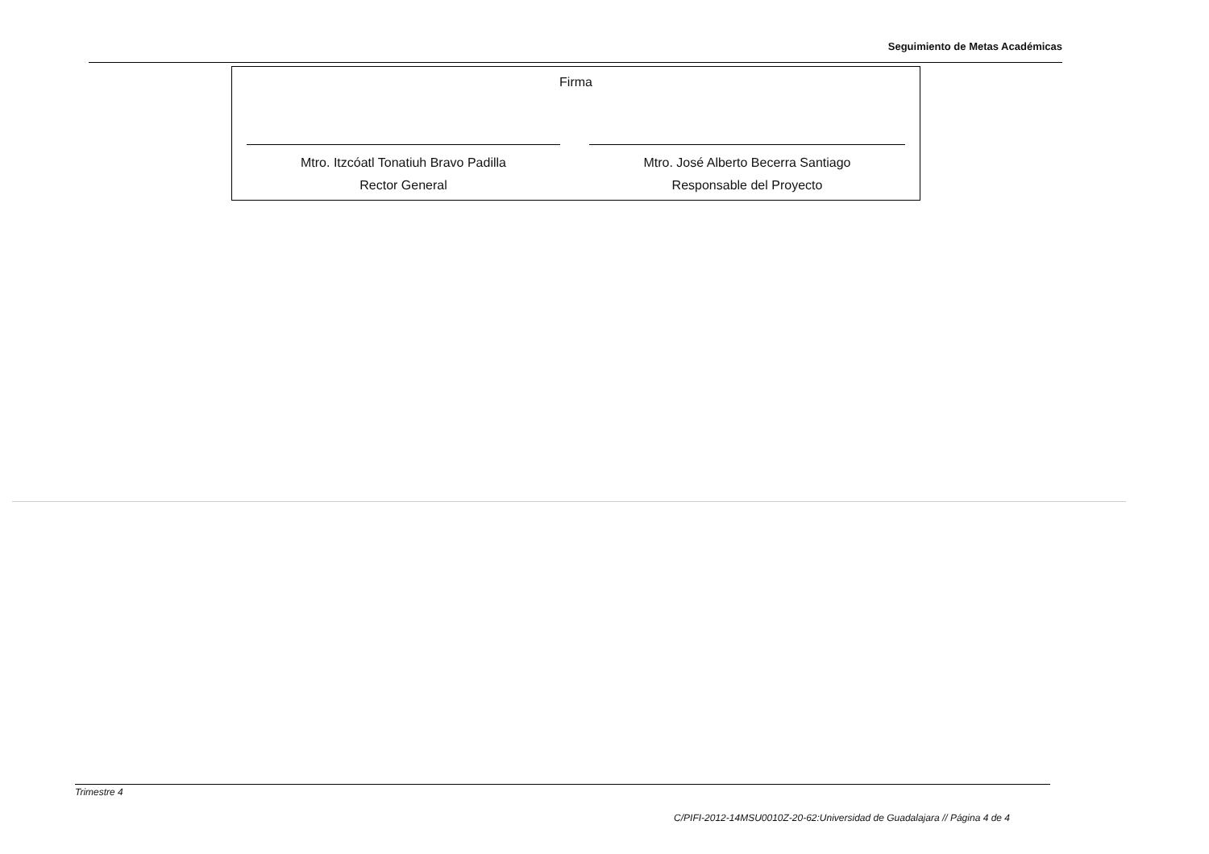Seguimiento de Metas Académicas
| Firma | |
| Mtro. Itzcóatl Tonatiuh Bravo Padilla Rector General | Mtro. José Alberto Becerra Santiago Responsable del Proyecto |
Trimestre 4
C/PIFI-2012-14MSU0010Z-20-62:Universidad de Guadalajara // Página 4 de 4